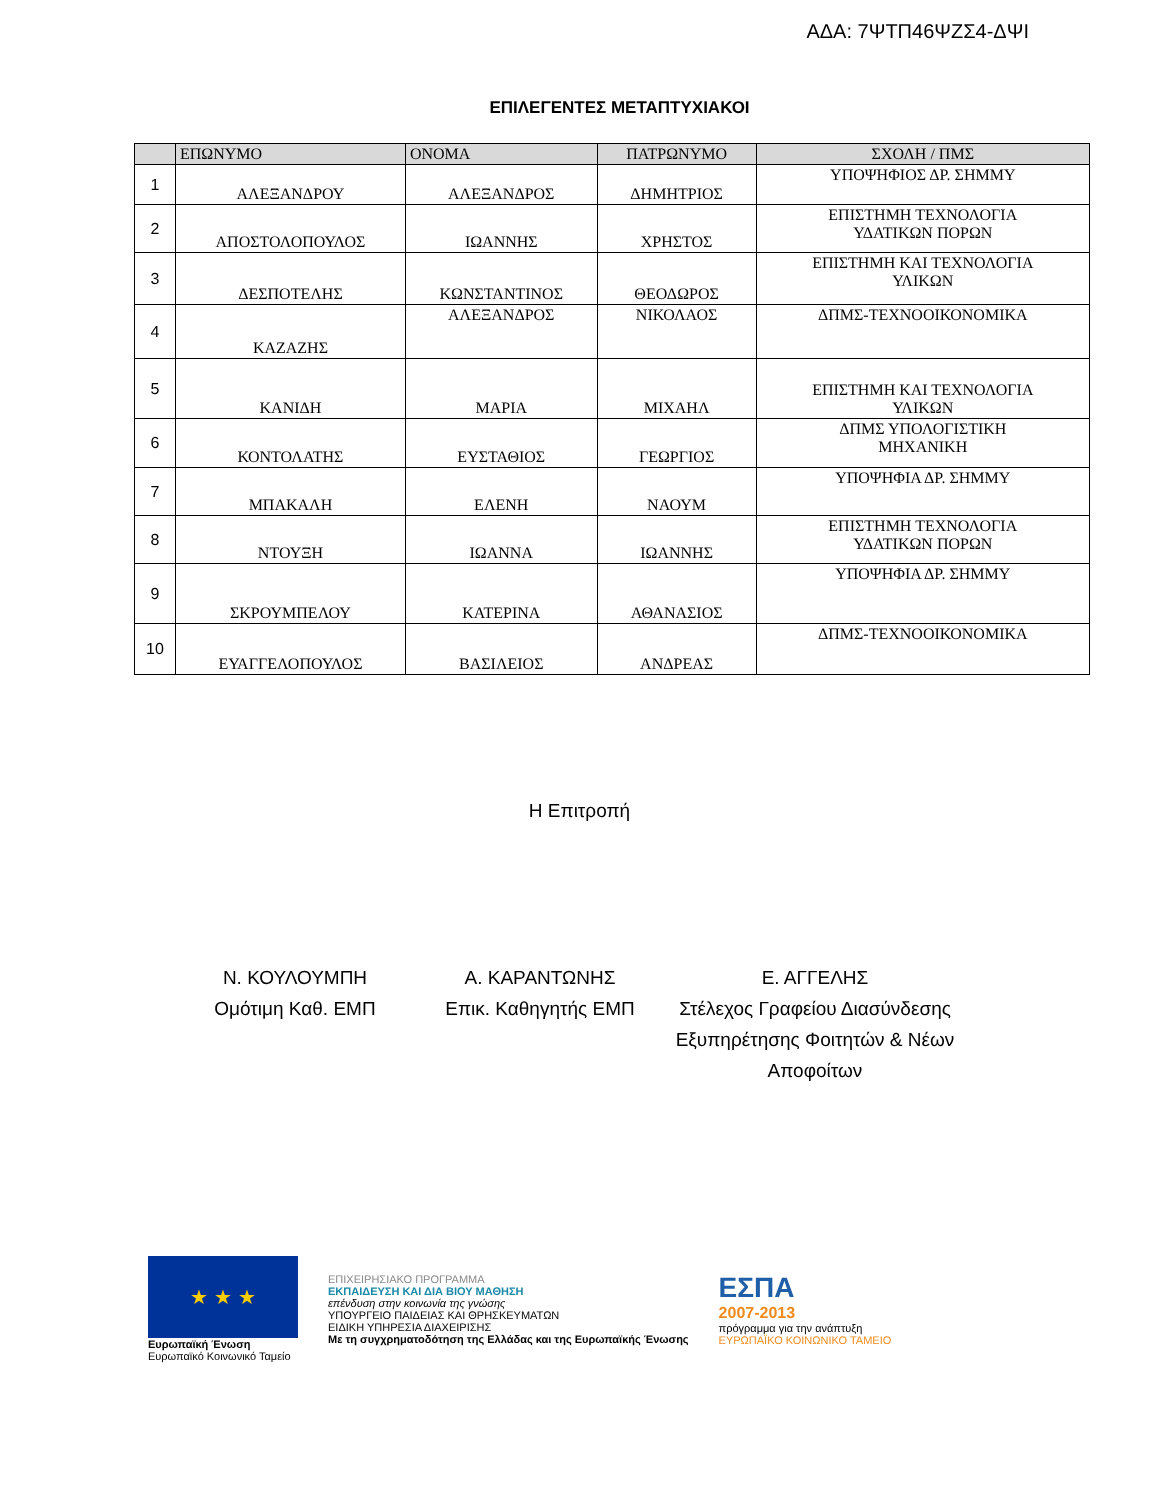ΑΔΑ: 7ΨΤΠ46ΨΖΣ4-ΔΨΙ
ΕΠΙΛΕΓΕΝΤΕΣ ΜΕΤΑΠΤΥΧΙΑΚΟΙ
| | ΕΠΩΝΥΜΟ | ΟΝΟΜΑ | ΠΑΤΡΩΝΥΜΟ | ΣΧΟΛΗ / ΠΜΣ |
| --- | --- | --- | --- | --- |
| 1 | ΑΛΕΞΑΝΔΡΟΥ | ΑΛΕΞΑΝΔΡΟΣ | ΔΗΜΗΤΡΙΟΣ | ΥΠΟΨΗΦΙΟΣ ΔΡ. ΣΗΜΜΥ |
| 2 | ΑΠΟΣΤΟΛΟΠΟΥΛΟΣ | ΙΩΑΝΝΗΣ | ΧΡΗΣΤΟΣ | ΕΠΙΣΤΗΜΗ ΤΕΧΝΟΛΟΓΙΑ ΥΔΑΤΙΚΩΝ ΠΟΡΩΝ |
| 3 | ΔΕΣΠΟΤΕΛΗΣ | ΚΩΝΣΤΑΝΤΙΝΟΣ | ΘΕΟΔΩΡΟΣ | ΕΠΙΣΤΗΜΗ ΚΑΙ ΤΕΧΝΟΛΟΓΙΑ ΥΛΙΚΩΝ |
| 4 | ΚΑΖΑΖΗΣ | ΑΛΕΞΑΝΔΡΟΣ | ΝΙΚΟΛΑΟΣ | ΔΠΜΣ-ΤΕΧΝΟΟΙΚΟΝΟΜΙΚΑ |
| 5 | ΚΑΝΙΔΗ | ΜΑΡΙΑ | ΜΙΧΑΗΛ | ΕΠΙΣΤΗΜΗ ΚΑΙ ΤΕΧΝΟΛΟΓΙΑ ΥΛΙΚΩΝ |
| 6 | ΚΟΝΤΟΛΑΤΗΣ | ΕΥΣΤΑΘΙΟΣ | ΓΕΩΡΓΙΟΣ | ΔΠΜΣ ΥΠΟΛΟΓΙΣΤΙΚΗ ΜΗΧΑΝΙΚΗ |
| 7 | ΜΠΑΚΑΛΗ | ΕΛΕΝΗ | ΝΑΟΥΜ | ΥΠΟΨΗΦΙΑ ΔΡ. ΣΗΜΜΥ |
| 8 | ΝΤΟΥΞΗ | ΙΩΑΝΝΑ | ΙΩΑΝΝΗΣ | ΕΠΙΣΤΗΜΗ ΤΕΧΝΟΛΟΓΙΑ ΥΔΑΤΙΚΩΝ ΠΟΡΩΝ |
| 9 | ΣΚΡΟΥΜΠΕΛΟΥ | ΚΑΤΕΡΙΝΑ | ΑΘΑΝΑΣΙΟΣ | ΥΠΟΨΗΦΙΑ ΔΡ. ΣΗΜΜΥ |
| 10 | ΕΥΑΓΓΕΛΟΠΟΥΛΟΣ | ΒΑΣΙΛΕΙΟΣ | ΑΝΔΡΕΑΣ | ΔΠΜΣ-ΤΕΧΝΟΟΙΚΟΝΟΜΙΚΑ |
Η Επιτροπή
Ν. ΚΟΥΛΟΥΜΠΗ
Ομότιμη Καθ. ΕΜΠ
Α. ΚΑΡΑΝΤΩΝΗΣ
Επικ. Καθηγητής ΕΜΠ
Ε. ΑΓΓΕΛΗΣ
Στέλεχος Γραφείου Διασύνδεσης
Εξυπηρέτησης Φοιτητών & Νέων
Αποφοίτων
★ ★ ★
Ευρωπαϊκή Ένωση
Ευρωπαϊκό Κοινωνικό Ταμείο
ΕΠΙΧΕΙΡΗΣΙΑΚΟ ΠΡΟΓΡΑΜΜΑ
ΕΚΠΑΙΔΕΥΣΗ ΚΑΙ ΔΙΑ ΒΙΟΥ ΜΑΘΗΣΗ
επένδυση στην κοινωνία της γνώσης
ΥΠΟΥΡΓΕΙΟ ΠΑΙΔΕΙΑΣ ΚΑΙ ΘΡΗΣΚΕΥΜΑΤΩΝ
ΕΙΔΙΚΗ ΥΠΗΡΕΣΙΑ ΔΙΑΧΕΙΡΙΣΗΣ
Με τη συγχρηματοδότηση της Ελλάδας και της Ευρωπαϊκής Ένωσης
ΕΣΠΑ
2007-2013
πρόγραμμα για την ανάπτυξη
ΕΥΡΩΠΑΪΚΟ ΚΟΙΝΩΝΙΚΟ ΤΑΜΕΙΟ